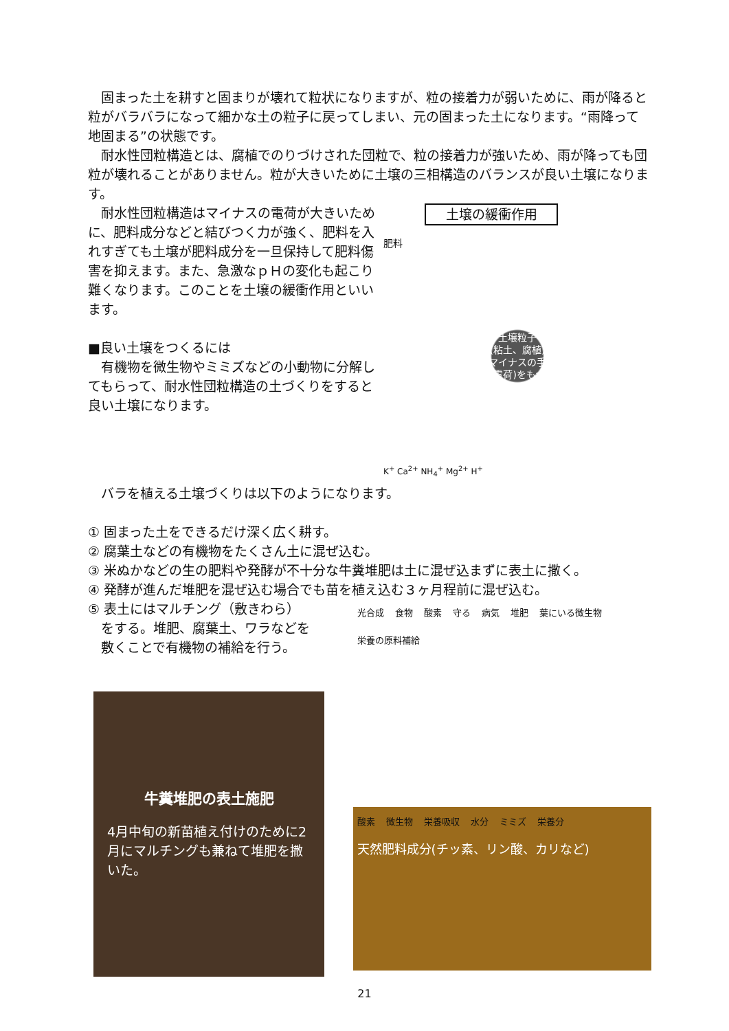固まった土を耕すと固まりが壊れて粒状になりますが、粒の接着力が弱いために、雨が降ると粒がバラバラになって細かな土の粒子に戻ってしまい、元の固まった土になります。“雨降って地固まる”の状態です。
　耐水性団粒構造とは、腐植でのりづけされた団粒で、粒の接着力が強いため、雨が降っても団粒が壊れることがありません。粒が大きいために土壌の三相構造のバランスが良い土壌になります。
　耐水性団粒構造はマイナスの電荷が大きいために、肥料成分などと結びつく力が強く、肥料を入れすぎても土壌が肥料成分を一旦保持して肥料傷害を抑えます。また、急激なｐＨの変化も起こり難くなります。このことを土壌の緩衝作用といいます。
■良い土壌をつくるには
　有機物を微生物やミミズなどの小動物に分解してもらって、耐水性団粒構造の土づくりをすると良い土壌になります。
土壌の緩衝作用
肥料
土壌粒子
(粘土、腐植)
マイナスの手
(電荷)をもつ
K<sup>+</sup> Ca<sup>2+</sup> NH<sub>4</sub><sup>+</sup> Mg<sup>2+</sup> H<sup>+</sup>
　バラを植える土壌づくりは以下のようになります。
① 固まった土をできるだけ深く広く耕す。
② 腐葉土などの有機物をたくさん土に混ぜ込む。
③ 米ぬかなどの生の肥料や発酵が不十分な牛糞堆肥は土に混ぜ込まずに表土に撒く。
④ 発酵が進んだ堆肥を混ぜ込む場合でも苗を植え込む３ヶ月程前に混ぜ込む。
⑤ 表土にはマルチング（敷きわら）
　をする。堆肥、腐葉土、ワラなどを
　敷くことで有機物の補給を行う。
牛糞堆肥の表土施肥
4月中旬の新苗植え付けのために2月にマルチングも兼ねて堆肥を撒いた。
光合成 食物 酸素 守る 病気 堆肥 葉にいる微生物 栄養の原料補給
酸素 微生物 栄養吸収 水分 ミミズ 栄養分
天然肥料成分(チッ素、リン酸、カリなど)
21